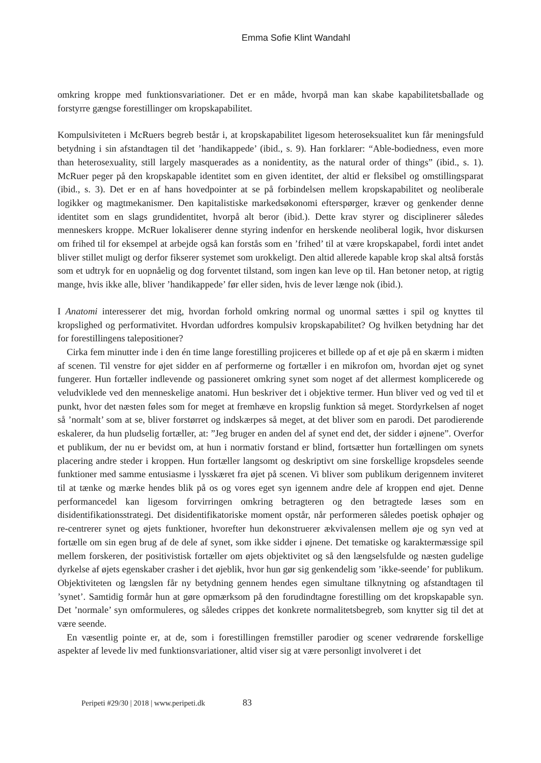Emma Sofie Klint Wandahl
omkring kroppe med funktionsvariationer. Det er en måde, hvorpå man kan skabe kapabilitetsballade og forstyrre gængse forestillinger om kropskapabilitet.
Kompulsiviteten i McRuers begreb består i, at kropskapabilitet ligesom heteroseksualitet kun får meningsfuld betydning i sin afstandtagen til det ’handikappede’ (ibid., s. 9). Han forklarer: “Able-bodiedness, even more than heterosexuality, still largely masquerades as a nonidentity, as the natural order of things” (ibid., s. 1). McRuer peger på den kropskapable identitet som en given identitet, der altid er fleksibel og omstillingsparat (ibid., s. 3). Det er en af hans hovedpointer at se på forbindelsen mellem kropskapabilitet og neoliberale logikker og magtmekanismer. Den kapitalistiske markedsøkonomi efterspørger, kræver og genkender denne identitet som en slags grundidentitet, hvorpå alt beror (ibid.). Dette krav styrer og disciplinerer således menneskers kroppe. McRuer lokaliserer denne styring indenfor en herskende neoliberal logik, hvor diskursen om frihed til for eksempel at arbejde også kan forstås som en ’frihed’ til at være kropskapabel, fordi intet andet bliver stillet muligt og derfor fikserer systemet som urokkeligt. Den altid allerede kapable krop skal altså forstås som et udtryk for en uopnåelig og dog forventet tilstand, som ingen kan leve op til. Han betoner netop, at rigtig mange, hvis ikke alle, bliver ’handikappede’ før eller siden, hvis de lever længe nok (ibid.).
I Anatomi interesserer det mig, hvordan forhold omkring normal og unormal sættes i spil og knyttes til kropslighed og performativitet. Hvordan udfordres kompulsiv kropskapabilitet? Og hvilken betydning har det for forestillingens talepositioner?
Cirka fem minutter inde i den én time lange forestilling projiceres et billede op af et øje på en skærm i midten af scenen. Til venstre for øjet sidder en af performerne og fortæller i en mikrofon om, hvordan øjet og synet fungerer. Hun fortæller indlevende og passioneret omkring synet som noget af det allermest komplicerede og veludviklede ved den menneskelige anatomi. Hun beskriver det i objektive termer. Hun bliver ved og ved til et punkt, hvor det næsten føles som for meget at fremhæve en kropslig funktion så meget. Stordyrkelsen af noget så ’normalt’ som at se, bliver forstørret og indskærpes så meget, at det bliver som en parodi. Det parodierende eskalerer, da hun pludselig fortæller, at: ”Jeg bruger en anden del af synet end det, der sidder i øjnene”. Overfor et publikum, der nu er bevidst om, at hun i normativ forstand er blind, fortsætter hun fortællingen om synets placering andre steder i kroppen. Hun fortæller langsomt og deskriptivt om sine forskellige kropsdeles seende funktioner med samme entusiasme i lysskæret fra øjet på scenen. Vi bliver som publikum derigennem inviteret til at tænke og mærke hendes blik på os og vores eget syn igennem andre dele af kroppen end øjet. Denne performancedel kan ligesom forvirringen omkring betragteren og den betragtede læses som en disidentifikationsstrategi. Det disidentifikatoriske moment opstår, når performeren således poetisk ophøjer og re-centrerer synet og øjets funktioner, hvorefter hun dekonstruerer ækvivalensen mellem øje og syn ved at fortælle om sin egen brug af de dele af synet, som ikke sidder i øjnene. Det tematiske og karaktermæssige spil mellem forskeren, der positivistisk fortæller om øjets objektivitet og så den længselsfulde og næsten gudelige dyrkelse af øjets egenskaber crasher i det øjeblik, hvor hun gør sig genkendelig som ’ikke-seende’ for publikum. Objektiviteten og længslen får ny betydning gennem hendes egen simultane tilknytning og afstandtagen til ’synet’. Samtidig formår hun at gøre opmærksom på den forudindtagne forestilling om det kropskapable syn. Det ’normale’ syn omformuleres, og således crippes det konkrete normalitetsbegreb, som knytter sig til det at være seende.
En væsentlig pointe er, at de, som i forestillingen fremstiller parodier og scener vedrørende forskellige aspekter af levede liv med funktionsvariationer, altid viser sig at være personligt involveret i det
Peripeti #29/30 | 2018 | www.peripeti.dk 83